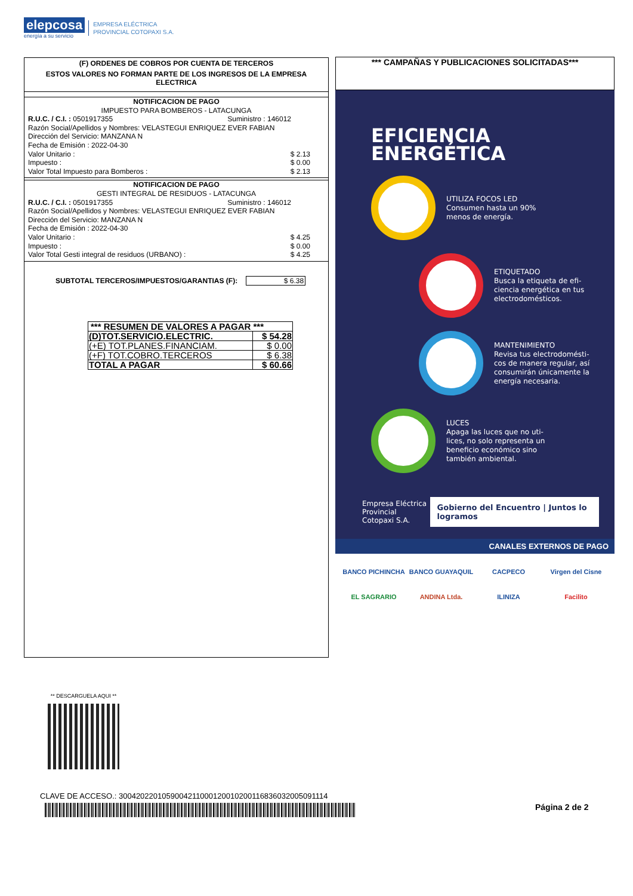elepcosa
energía a su servicio
EMPRESA ELÉCTRICA
PROVINCIAL COTOPAXI S.A.
(F) ORDENES DE COBROS POR CUENTA DE TERCEROS
ESTOS VALORES NO FORMAN PARTE DE LOS INGRESOS DE LA EMPRESA
ELECTRICA
NOTIFICACION DE PAGO
IMPUESTO PARA BOMBEROS - LATACUNGA
R.U.C. / C.I. : 0501917355 Suministro : 146012
Razón Social/Apellidos y Nombres: VELASTEGUI ENRIQUEZ EVER FABIAN
Dirección del Servicio: MANZANA N
Fecha de Emisión : 2022-04-30
Valor Unitario : $ 2.13
Impuesto : $ 0.00
Valor Total Impuesto para Bomberos : $ 2.13
NOTIFICACION DE PAGO
GESTI INTEGRAL DE RESIDUOS - LATACUNGA
R.U.C. / C.I. : 0501917355 Suministro : 146012
Razón Social/Apellidos y Nombres: VELASTEGUI ENRIQUEZ EVER FABIAN
Dirección del Servicio: MANZANA N
Fecha de Emisión : 2022-04-30
Valor Unitario : $ 4.25
Impuesto : $ 0.00
Valor Total Gesti integral de residuos (URBANO) : $ 4.25
SUBTOTAL TERCEROS/IMPUESTOS/GARANTIAS (F): $ 6.38
| *** RESUMEN DE VALORES A PAGAR *** | |
| --- | --- |
| (D)TOT.SERVICIO.ELECTRIC. | $ 54.28 |
| (+E) TOT.PLANES.FINANCIAM. | $ 0.00 |
| (+F) TOT.COBRO.TERCEROS | $ 6.38 |
| TOTAL A PAGAR | $ 60.66 |
*** CAMPAÑAS Y PUBLICACIONES SOLICITADAS***
EFICIENCIA
ENERGÉTICA
UTILIZA FOCOS LED
Consumen hasta un 90%
menos de energía.
ETIQUETADO
Busca la etiqueta de efi-
ciencia energética en tus
electrodomésticos.
MANTENIMIENTO
Revisa tus electrodomésti-
cos de manera regular, así
consumirán únicamente la
energía necesaria.
LUCES
Apaga las luces que no uti-
lices, no solo representa un
beneficio económico sino
también ambiental.
Empresa Eléctrica
Provincial Cotopaxi S.A.
Gobierno del Encuentro | Juntos lo logramos
CANALES EXTERNOS DE PAGO
BANCO PICHINCHA
BANCO GUAYAQUIL
CACPECO
Virgen del Cisne
EL SAGRARIO
ANDINA Ltda.
ILINIZA
Facilito
** DESCARGUELA AQUI **
CLAVE DE ACCESO.: 3004202201059004211000120010200116836032005091114
Página 2 de 2